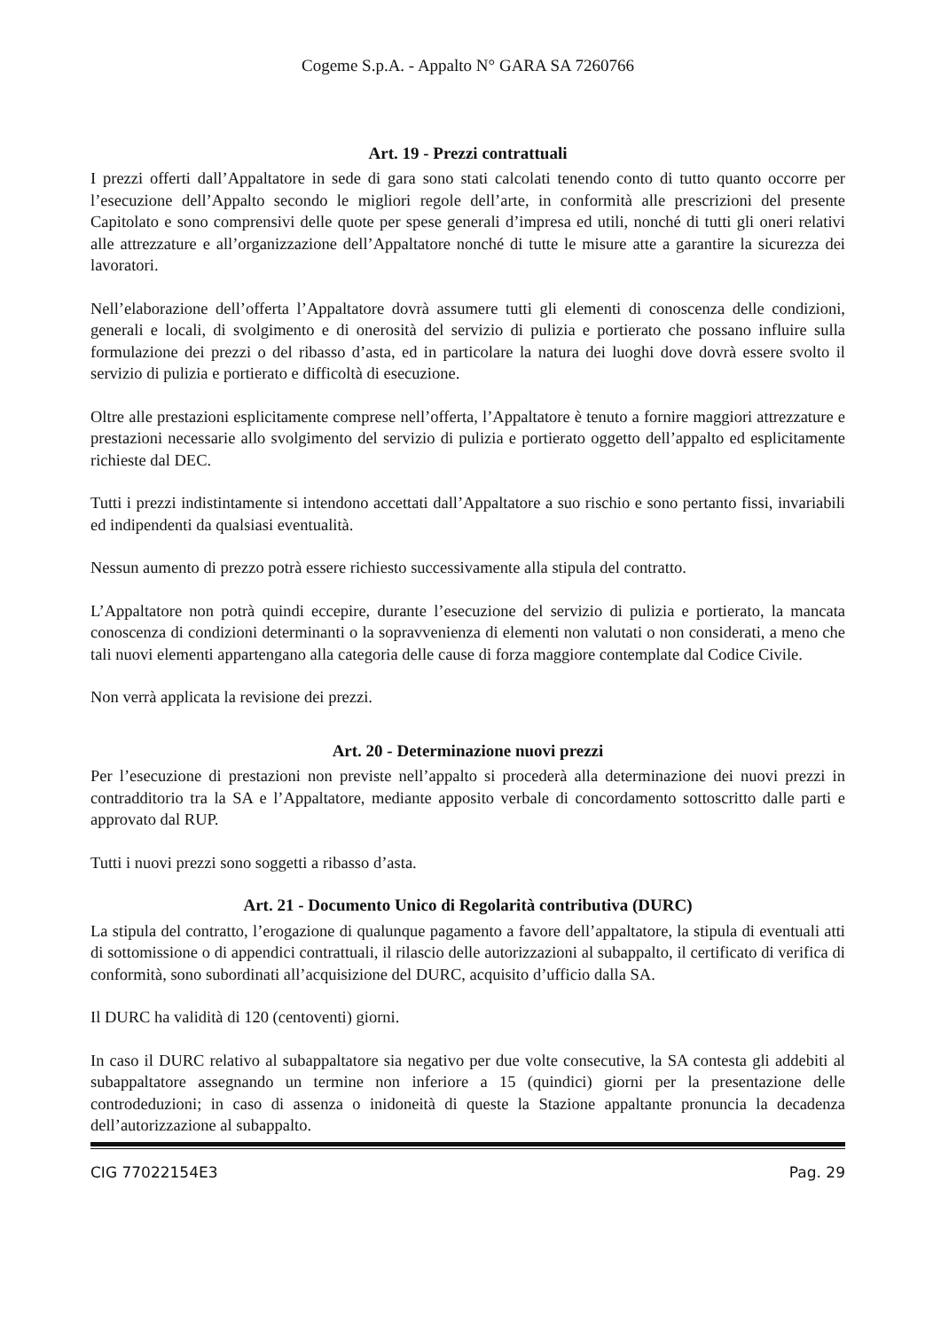Cogeme S.p.A. - Appalto N° GARA SA 7260766
Art. 19 - Prezzi contrattuali
I prezzi offerti dall’Appaltatore in sede di gara sono stati calcolati tenendo conto di tutto quanto occorre per l’esecuzione dell’Appalto secondo le migliori regole dell’arte, in conformità alle prescrizioni del presente Capitolato e sono comprensivi delle quote per spese generali d’impresa ed utili, nonché di tutti gli oneri relativi alle attrezzature e all’organizzazione dell’Appaltatore nonché di tutte le misure atte a garantire la sicurezza dei lavoratori.
Nell’elaborazione dell’offerta l’Appaltatore dovrà assumere tutti gli elementi di conoscenza delle condizioni, generali e locali, di svolgimento e di onerosità del servizio di pulizia e portierato che possano influire sulla formulazione dei prezzi o del ribasso d’asta, ed in particolare la natura dei luoghi dove dovrà essere svolto il servizio di pulizia e portierato e difficoltà di esecuzione.
Oltre alle prestazioni esplicitamente comprese nell’offerta, l’Appaltatore è tenuto a fornire maggiori attrezzature e prestazioni necessarie allo svolgimento del servizio di pulizia e portierato oggetto dell’appalto ed esplicitamente richieste dal DEC.
Tutti i prezzi indistintamente si intendono accettati dall’Appaltatore a suo rischio e sono pertanto fissi, invariabili ed indipendenti da qualsiasi eventualità.
Nessun aumento di prezzo potrà essere richiesto successivamente alla stipula del contratto.
L’Appaltatore non potrà quindi eccepire, durante l’esecuzione del servizio di pulizia e portierato, la mancata conoscenza di condizioni determinanti o la sopravvenienza di elementi non valutati o non considerati, a meno che tali nuovi elementi appartengano alla categoria delle cause di forza maggiore contemplate dal Codice Civile.
Non verrà applicata la revisione dei prezzi.
Art. 20 - Determinazione nuovi prezzi
Per l’esecuzione di prestazioni non previste nell’appalto si procederà alla determinazione dei nuovi prezzi in contradditorio tra la SA e l’Appaltatore, mediante apposito verbale di concordamento sottoscritto dalle parti e approvato dal RUP.
Tutti i nuovi prezzi sono soggetti a ribasso d’asta.
Art. 21 - Documento Unico di Regolarità contributiva (DURC)
La stipula del contratto, l’erogazione di qualunque pagamento a favore dell’appaltatore, la stipula di eventuali atti di sottomissione o di appendici contrattuali, il rilascio delle autorizzazioni al subappalto, il certificato di verifica di conformità, sono subordinati all’acquisizione del DURC, acquisito d’ufficio dalla SA.
Il DURC ha validità di 120 (centoventi) giorni.
In caso il DURC relativo al subappaltatore sia negativo per due volte consecutive, la SA contesta gli addebiti al subappaltatore assegnando un termine non inferiore a 15 (quindici) giorni per la presentazione delle controdeduzioni; in caso di assenza o inidoneità di queste la Stazione appaltante pronuncia la decadenza dell’autorizzazione al subappalto.
CIG 77022154E3 Pag. 29